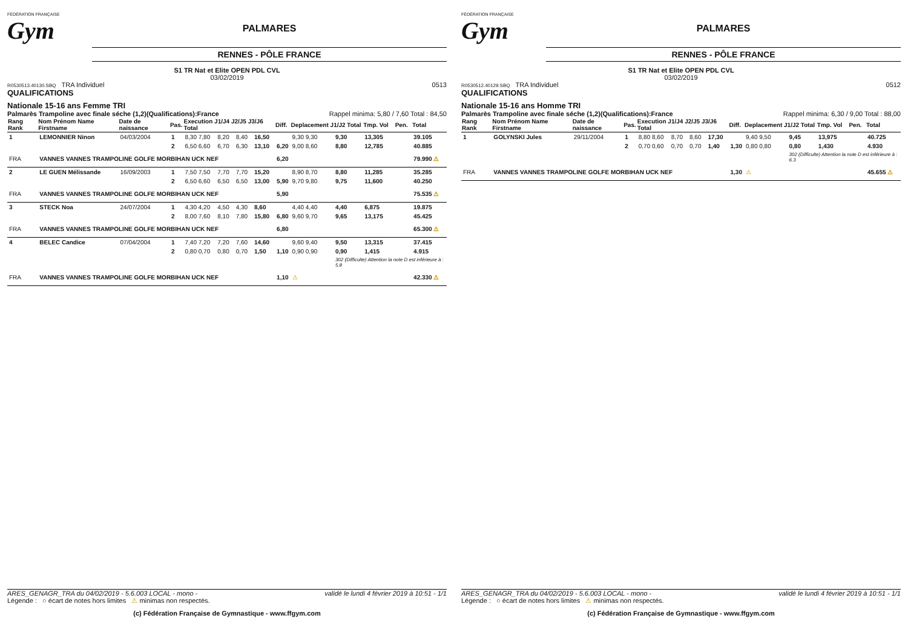FÉDÉRATION FRANÇAISE
Gym
PALMARES
RENNES - PÔLE FRANCE
S1 TR Nat et Elite OPEN PDL CVL
03/02/2019
R0530513.40130.SBQ TRA Individuel 0513
QUALIFICATIONS
Nationale 15-16 ans Femme TRI
Palmarès Trampoline avec finale séche (1,2)(Qualifications):France Rappel minima: 5,80 / 7,60 Total : 84,50
| Rang Rank | Nom Prénom Name Firstname | Date de naissance | Pas. | Execution J1/J4 J2/J5 J3/J6 Total | | | | Diff. | Deplacement J1/J2 Total | | Tmp. Vol | Pen. | Total |
| --- | --- | --- | --- | --- | --- | --- | --- | --- | --- | --- | --- | --- | --- |
| 1 | LEMONNIER Ninon | 04/03/2004 | 1 | 8,30 7,80 | 8,20 | 8,40 | 16,50 | | 9,30 9,30 | 9,30 | 13,305 | | 39.105 |
| | | | 2 | 6,50 6,60 | 6,70 | 6,30 | 13,10 | 6,20 | 9,00 8,60 | 8,80 | 12,785 | | 40.885 |
| FRA | VANNES VANNES TRAMPOLINE GOLFE MORBIHAN UCK NEF | | | | | | | 6,20 | | | | | 79.990 ⚠ |
| 2 | LE GUEN Mélissande | 16/09/2003 | 1 | 7,50 7,50 | 7,70 | 7,70 | 15,20 | | 8,90 8,70 | 8,80 | 11,285 | | 35.285 |
| | | | 2 | 6,50 6,60 | 6,50 | 6,50 | 13,00 | 5,90 | 9,70 9,80 | 9,75 | 11,600 | | 40.250 |
| FRA | VANNES VANNES TRAMPOLINE GOLFE MORBIHAN UCK NEF | | | | | | | 5,90 | | | | | 75.535 ⚠ |
| 3 | STECK Noa | 24/07/2004 | 1 | 4,30 4,20 | 4,50 | 4,30 | 8,60 | | 4,40 4,40 | 4,40 | 6,875 | | 19.875 |
| | | | 2 | 8,00 7,60 | 8,10 | 7,80 | 15,80 | 6,80 | 9,60 9,70 | 9,65 | 13,175 | | 45.425 |
| FRA | VANNES VANNES TRAMPOLINE GOLFE MORBIHAN UCK NEF | | | | | | | 6,80 | | | | | 65.300 ⚠ |
| 4 | BELEC Candice | 07/04/2004 | 1 | 7,40 7,20 | 7,20 | 7,60 | 14,60 | | 9,60 9,40 | 9,50 | 13,315 | | 37.415 |
| | | | 2 | 0,80 0,70 | 0,80 | 0,70 | 1,50 | 1,10 | 0,90 0,90 | 0,90 | 1,415 | | 4.915 |
| | | | | | | | | | | 302 (Difficulte) Attention la note D est inférieure à : 5.8 | | | |
| FRA | VANNES VANNES TRAMPOLINE GOLFE MORBIHAN UCK NEF | | | | | | | 1,10 | ⚠ | | | | 42.330 ⚠ |
ARES_GENAGR_TRA du 04/02/2019 - 5.6.003 LOCAL - mono - validé le lundi 4 février 2019 à 10:51 - 1/1
Légende : ○ écart de notes hors limites ⚠ minimas non respectés.
(c) Fédération Française de Gymnastique - www.ffgym.com
FÉDÉRATION FRANÇAISE
Gym
PALMARES
RENNES - PÔLE FRANCE
S1 TR Nat et Elite OPEN PDL CVL
03/02/2019
R0530512.40129.SBQ TRA Individuel 0512
QUALIFICATIONS
Nationale 15-16 ans Homme TRI
Palmarès Trampoline avec finale séche (1,2)(Qualifications):France Rappel minima: 6,30 / 9,00 Total : 88,00
| Rang Rank | Nom Prénom Name Firstname | Date de naissance | Pas. | Execution J1/J4 J2/J5 J3/J6 Total | | | | Diff. | Deplacement J1/J2 Total | | Tmp. Vol | Pen. | Total |
| --- | --- | --- | --- | --- | --- | --- | --- | --- | --- | --- | --- | --- | --- |
| 1 | GOLYNSKI Jules | 29/11/2004 | 1 | 8,80 8,60 | 8,70 | 8,60 | 17,30 | | 9,40 9,50 | 9,45 | 13,975 | | 40.725 |
| | | | 2 | 0,70 0,60 | 0,70 | 0,70 | 1,40 | 1,30 | 0,80 0,80 | 0,80 | 1,430 | | 4.930 |
| | | | | | | | | | | 302 (Difficulte) Attention la note D est inférieure à : 6.3 | | | |
| FRA | VANNES VANNES TRAMPOLINE GOLFE MORBIHAN UCK NEF | | | | | | | 1,30 | ⚠ | | | | 45.655 ⚠ |
ARES_GENAGR_TRA du 04/02/2019 - 5.6.003 LOCAL - mono - validé le lundi 4 février 2019 à 10:51 - 1/1
Légende : ○ écart de notes hors limites ⚠ minimas non respectés.
(c) Fédération Française de Gymnastique - www.ffgym.com